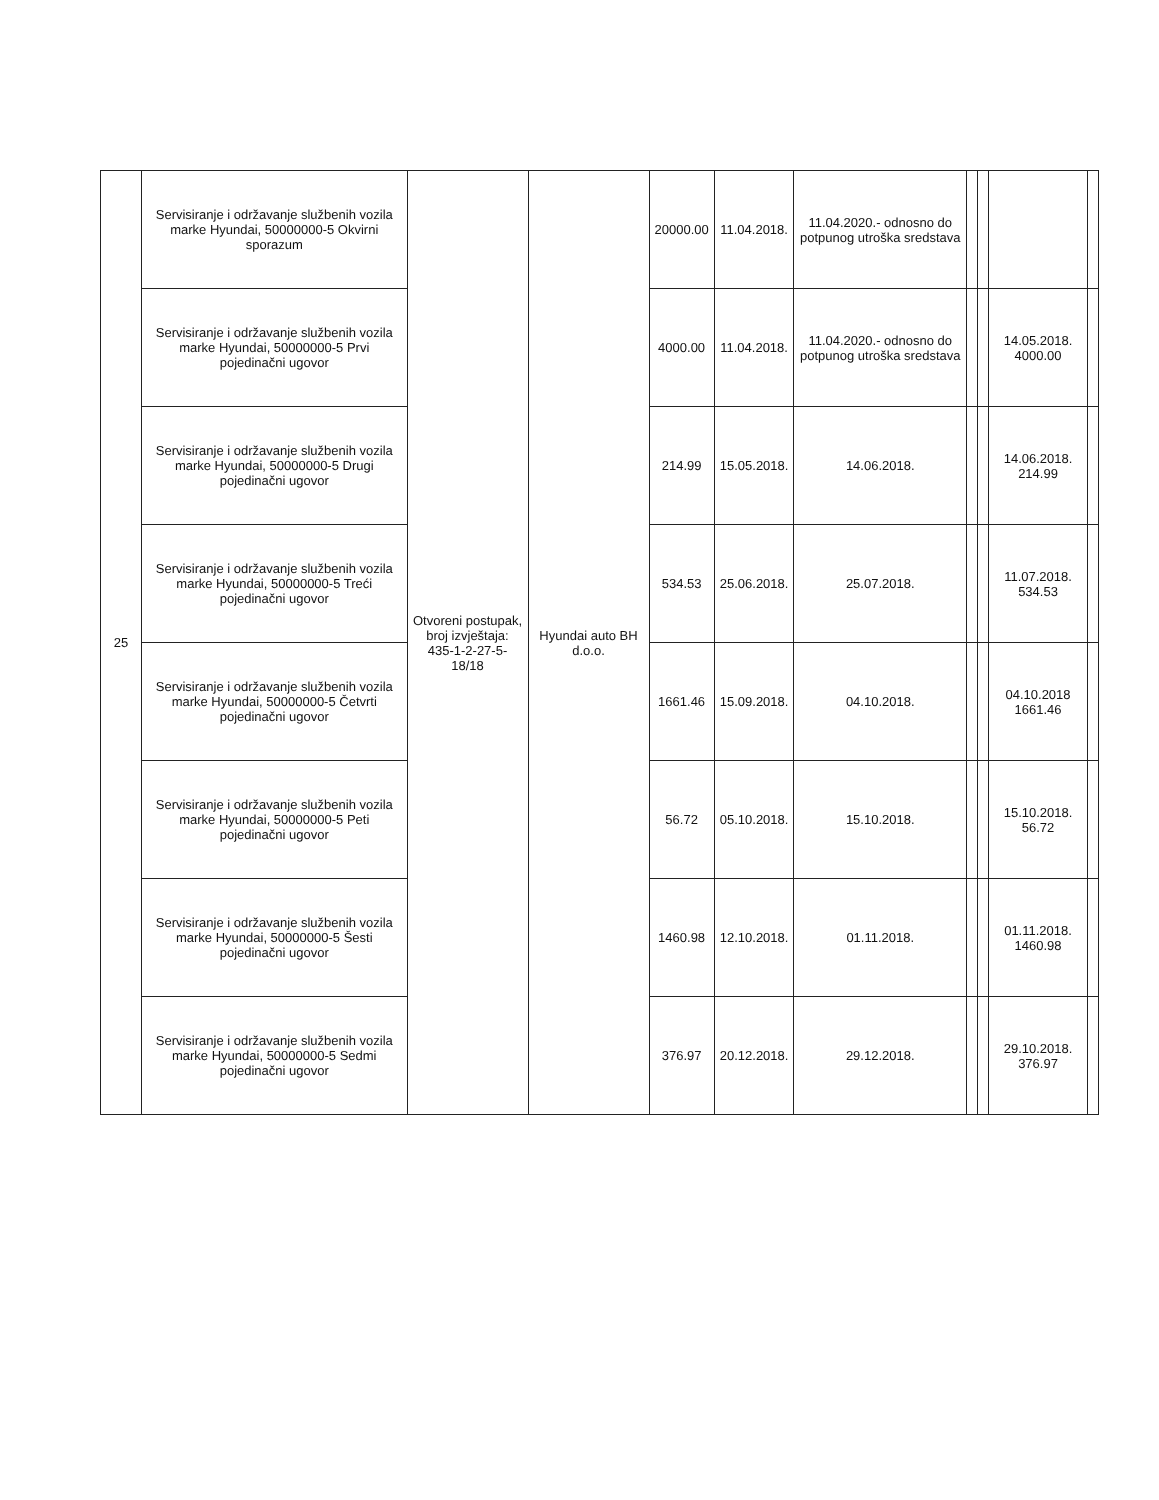| 25 | Servisiranje i održavanje službenih vozila marke Hyundai, 50000000-5 Okvirni sporazum | Otvoreni postupak, broj izvještaja: 435-1-2-27-5-18/18 | Hyundai auto BH d.o.o. | 20000.00 | 11.04.2018. | 11.04.2020.- odnosno do potpunog utroška sredstava | | | | |
| | Servisiranje i održavanje službenih vozila marke Hyundai, 50000000-5 Prvi pojedinačni ugovor | | | 4000.00 | 11.04.2018. | 11.04.2020.- odnosno do potpunog utroška sredstava | | | 14.05.2018. 4000.00 | |
| | Servisiranje i održavanje službenih vozila marke Hyundai, 50000000-5 Drugi pojedinačni ugovor | | | 214.99 | 15.05.2018. | 14.06.2018. | | | 14.06.2018. 214.99 | |
| | Servisiranje i održavanje službenih vozila marke Hyundai, 50000000-5 Treći pojedinačni ugovor | | | 534.53 | 25.06.2018. | 25.07.2018. | | | 11.07.2018. 534.53 | |
| | Servisiranje i održavanje službenih vozila marke Hyundai, 50000000-5 Četvrti pojedinačni ugovor | | | 1661.46 | 15.09.2018. | 04.10.2018. | | | 04.10.2018 1661.46 | |
| | Servisiranje i održavanje službenih vozila marke Hyundai, 50000000-5 Peti pojedinačni ugovor | | | 56.72 | 05.10.2018. | 15.10.2018. | | | 15.10.2018. 56.72 | |
| | Servisiranje i održavanje službenih vozila marke Hyundai, 50000000-5 Šesti pojedinačni ugovor | | | 1460.98 | 12.10.2018. | 01.11.2018. | | | 01.11.2018. 1460.98 | |
| | Servisiranje i održavanje službenih vozila marke Hyundai, 50000000-5 Sedmi pojedinačni ugovor | | | 376.97 | 20.12.2018. | 29.12.2018. | | | 29.10.2018. 376.97 | |